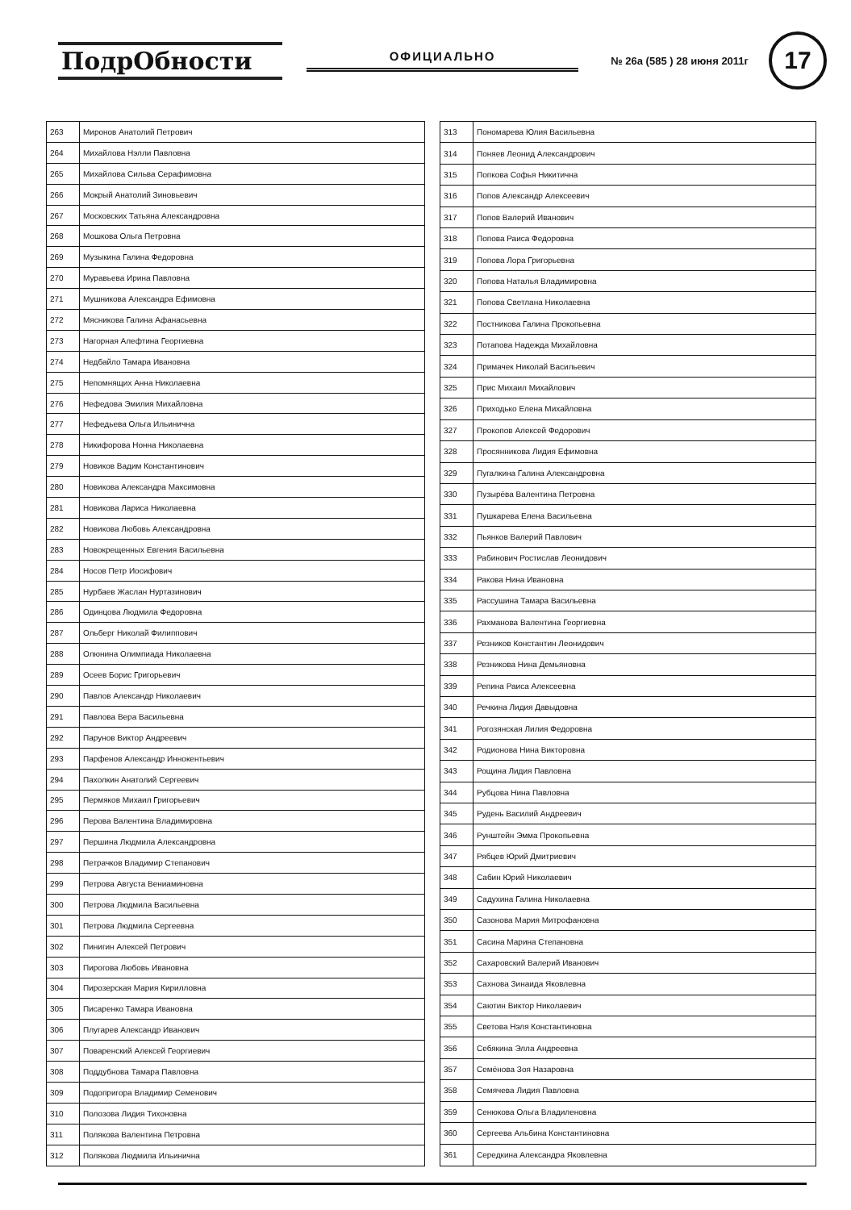ПодрОбности
ОФИЦИАЛЬНО
№ 26а (585 ) 28 июня 2011г
17
| 263 | Миронов Анатолий Петрович |
| 264 | Михайлова Нэлли Павловна |
| 265 | Михайлова Сильва Серафимовна |
| 266 | Мокрый Анатолий Зиновьевич |
| 267 | Московских Татьяна Александровна |
| 268 | Мошкова Ольга Петровна |
| 269 | Музыкина Галина Федоровна |
| 270 | Муравьева Ирина Павловна |
| 271 | Мушникова Александра Ефимовна |
| 272 | Мясникова Галина Афанасьевна |
| 273 | Нагорная Алефтина Георгиевна |
| 274 | Недбайло Тамара Ивановна |
| 275 | Непомнящих Анна Николаевна |
| 276 | Нефедова Эмилия Михайловна |
| 277 | Нефедьева Ольга Ильинична |
| 278 | Никифорова Нонна Николаевна |
| 279 | Новиков Вадим Константинович |
| 280 | Новикова Александра Максимовна |
| 281 | Новикова Лариса Николаевна |
| 282 | Новикова Любовь Александровна |
| 283 | Новокрещенных Евгения Васильевна |
| 284 | Носов Петр Иосифович |
| 285 | Нурбаев Жаслан Нуртазинович |
| 286 | Одинцова Людмила Федоровна |
| 287 | Ольберг Николай Филиппович |
| 288 | Олюнина Олимпиада Николаевна |
| 289 | Осеев Борис Григорьевич |
| 290 | Павлов Александр Николаевич |
| 291 | Павлова Вера Васильевна |
| 292 | Парунов Виктор Андреевич |
| 293 | Парфенов Александр Иннокентьевич |
| 294 | Пахолкин Анатолий Сергеевич |
| 295 | Пермяков Михаил Григорьевич |
| 296 | Перова Валентина Владимировна |
| 297 | Першина Людмила Александровна |
| 298 | Петрачков Владимир Степанович |
| 299 | Петрова Августа Вениаминовна |
| 300 | Петрова Людмила Васильевна |
| 301 | Петрова Людмила Сергеевна |
| 302 | Пинигин Алексей Петрович |
| 303 | Пирогова Любовь Ивановна |
| 304 | Пирозерская Мария Кирилловна |
| 305 | Писаренко Тамара Ивановна |
| 306 | Плугарев Александр Иванович |
| 307 | Поваренский Алексей Георгиевич |
| 308 | Поддубнова Тамара Павловна |
| 309 | Подопригора Владимир Семенович |
| 310 | Полозова Лидия Тихоновна |
| 311 | Полякова Валентина Петровна |
| 312 | Полякова Людмила Ильинична |
| 313 | Пономарева Юлия Васильевна |
| 314 | Поняев Леонид Александрович |
| 315 | Попкова Софья Никитична |
| 316 | Попов Александр Алексеевич |
| 317 | Попов Валерий Иванович |
| 318 | Попова Раиса Федоровна |
| 319 | Попова Лора Григорьевна |
| 320 | Попова Наталья Владимировна |
| 321 | Попова Светлана Николаевна |
| 322 | Постникова Галина Прокопьевна |
| 323 | Потапова Надежда Михайловна |
| 324 | Примачек Николай Васильевич |
| 325 | Прис Михаил Михайлович |
| 326 | Приходько Елена Михайловна |
| 327 | Прокопов Алексей Федорович |
| 328 | Просянникова Лидия Ефимовна |
| 329 | Пугалкина Галина Александровна |
| 330 | Пузырёва Валентина Петровна |
| 331 | Пушкарева Елена Васильевна |
| 332 | Пьянков Валерий Павлович |
| 333 | Рабинович Ростислав Леонидович |
| 334 | Ракова Нина Ивановна |
| 335 | Рассушина Тамара Васильевна |
| 336 | Рахманова Валентина Георгиевна |
| 337 | Резников Константин Леонидович |
| 338 | Резникова Нина Демьяновна |
| 339 | Репина Раиса Алексеевна |
| 340 | Речкина Лидия Давыдовна |
| 341 | Рогозянская Лилия Федоровна |
| 342 | Родионова Нина Викторовна |
| 343 | Рощина Лидия Павловна |
| 344 | Рубцова Нина Павловна |
| 345 | Рудень Василий Андреевич |
| 346 | Рунштейн Эмма Прокопьевна |
| 347 | Рябцев Юрий Дмитриевич |
| 348 | Сабин Юрий Николаевич |
| 349 | Садухина Галина Николаевна |
| 350 | Сазонова Мария Митрофановна |
| 351 | Сасина Марина Степановна |
| 352 | Сахаровский Валерий Иванович |
| 353 | Сахнова Зинаида Яковлевна |
| 354 | Саютин Виктор Николаевич |
| 355 | Светова Нэля Константиновна |
| 356 | Себякина Элла Андреевна |
| 357 | Семёнова Зоя Назаровна |
| 358 | Семячева Лидия Павловна |
| 359 | Сенюкова Ольга Владиленовна |
| 360 | Сергеева Альбина Константиновна |
| 361 | Середкина Александра Яковлевна |